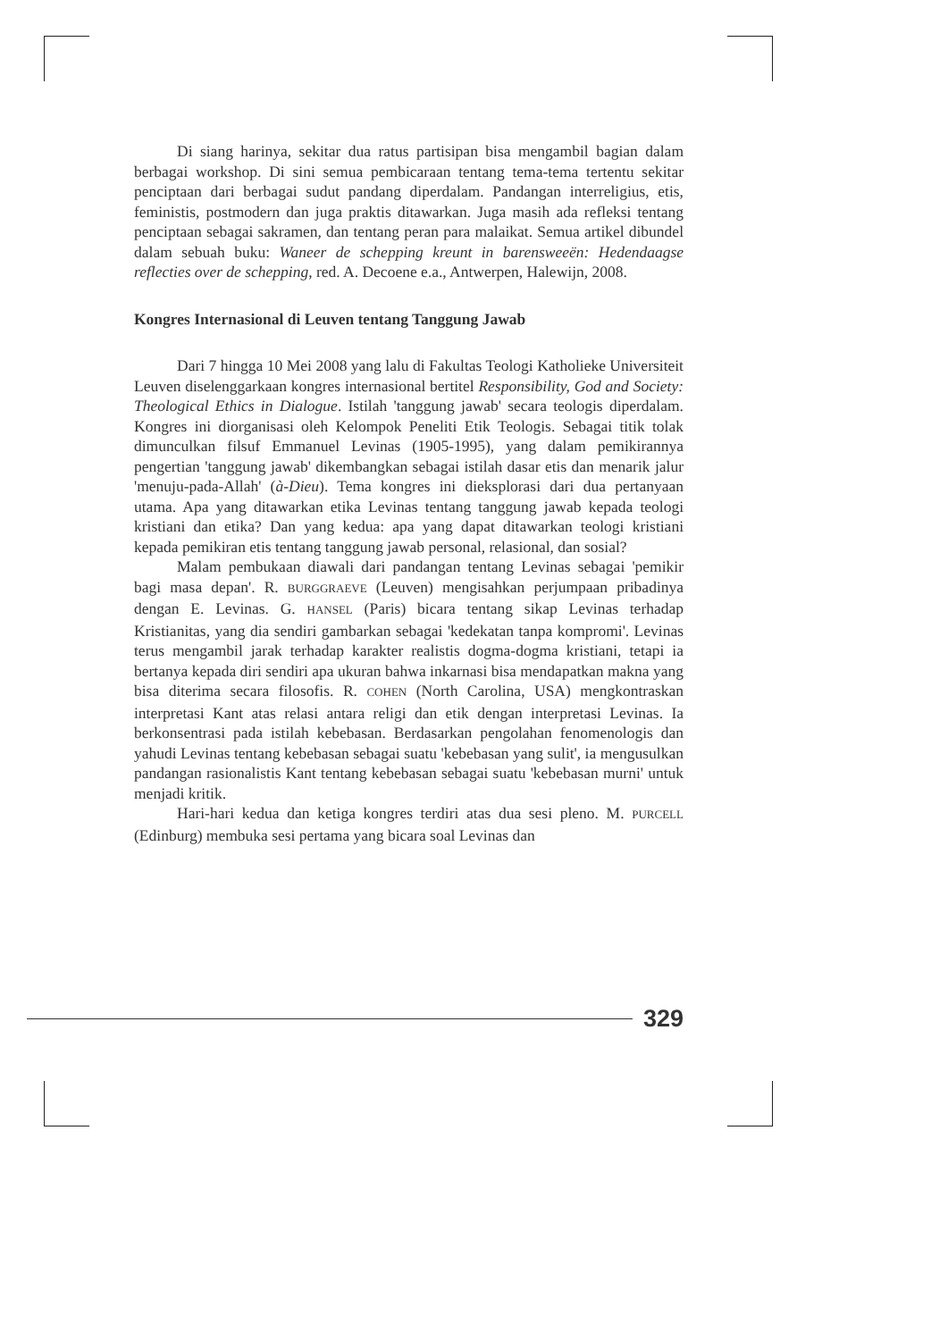Di siang harinya, sekitar dua ratus partisipan bisa mengambil bagian dalam berbagai workshop. Di sini semua pembicaraan tentang tema-tema tertentu sekitar penciptaan dari berbagai sudut pandang diperdalam. Pandangan interreligius, etis, feministis, postmodern dan juga praktis ditawarkan. Juga masih ada refleksi tentang penciptaan sebagai sakramen, dan tentang peran para malaikat. Semua artikel dibundel dalam sebuah buku: Waneer de schepping kreunt in barensweeën: Hedendaagse reflecties over de schepping, red. A. Decoene e.a., Antwerpen, Halewijn, 2008.
Kongres Internasional di Leuven tentang Tanggung Jawab
Dari 7 hingga 10 Mei 2008 yang lalu di Fakultas Teologi Katholieke Universiteit Leuven diselenggarkaan kongres internasional bertitel Responsibility, God and Society: Theological Ethics in Dialogue. Istilah 'tanggung jawab' secara teologis diperdalam. Kongres ini diorganisasi oleh Kelompok Peneliti Etik Teologis. Sebagai titik tolak dimunculkan filsuf Emmanuel Levinas (1905-1995), yang dalam pemikirannya pengertian 'tanggung jawab' dikembangkan sebagai istilah dasar etis dan menarik jalur 'menuju-pada-Allah' (à-Dieu). Tema kongres ini dieksplorasi dari dua pertanyaan utama. Apa yang ditawarkan etika Levinas tentang tanggung jawab kepada teologi kristiani dan etika? Dan yang kedua: apa yang dapat ditawarkan teologi kristiani kepada pemikiran etis tentang tanggung jawab personal, relasional, dan sosial?
Malam pembukaan diawali dari pandangan tentang Levinas sebagai 'pemikir bagi masa depan'. R. BURGGRAEVE (Leuven) mengisahkan perjumpaan pribadinya dengan E. Levinas. G. HANSEL (Paris) bicara tentang sikap Levinas terhadap Kristianitas, yang dia sendiri gambarkan sebagai 'kedekatan tanpa kompromi'. Levinas terus mengambil jarak terhadap karakter realistis dogma-dogma kristiani, tetapi ia bertanya kepada diri sendiri apa ukuran bahwa inkarnasi bisa mendapatkan makna yang bisa diterima secara filosofis. R. COHEN (North Carolina, USA) mengkontraskan interpretasi Kant atas relasi antara religi dan etik dengan interpretasi Levinas. Ia berkonsentrasi pada istilah kebebasan. Berdasarkan pengolahan fenomenologis dan yahudi Levinas tentang kebebasan sebagai suatu 'kebebasan yang sulit', ia mengusulkan pandangan rasionalistis Kant tentang kebebasan sebagai suatu 'kebebasan murni' untuk menjadi kritik.
Hari-hari kedua dan ketiga kongres terdiri atas dua sesi pleno. M. PURCELL (Edinburg) membuka sesi pertama yang bicara soal Levinas dan
329